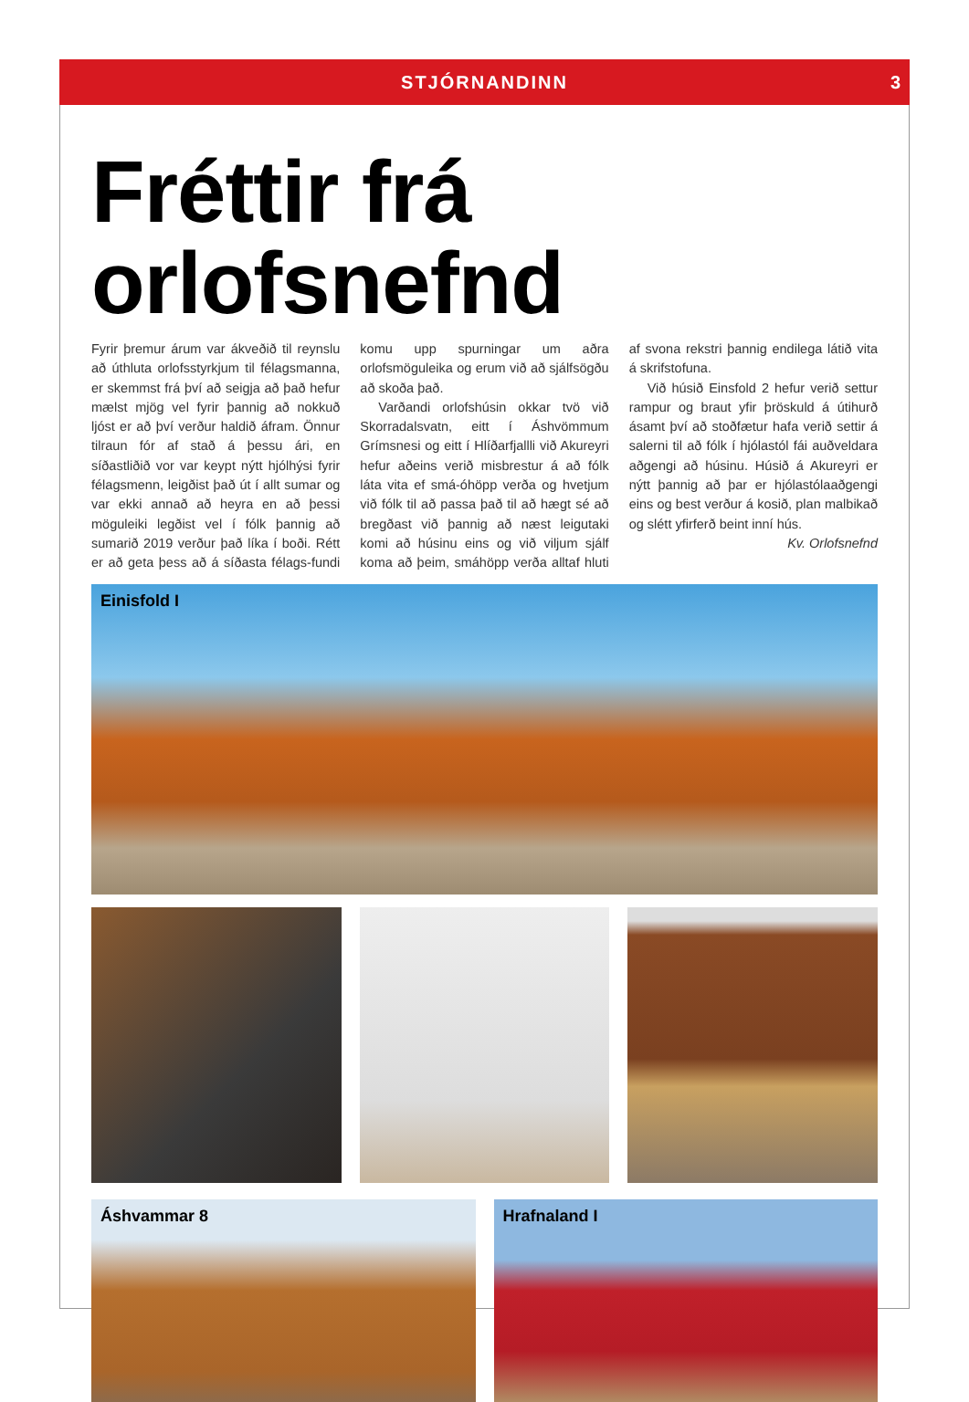STJÓRNANDINN 3
Fréttir frá orlofsnefnd
Fyrir þremur árum var ákveðið til reynslu að úthluta orlofsstyrkjum til félagsmanna, er skemmst frá því að seigja að það hefur mælst mjög vel fyrir þannig að nokkuð ljóst er að því verður haldið áfram. Önnur tilraun fór af stað á þessu ári, en síðastliðið vor var keypt nýtt hjólhýsi fyrir félagsmenn, leigðist það út í allt sumar og var ekki annað að heyra en að þessi möguleiki legðist vel í fólk þannig að sumarið 2019 verður það líka í boði. Rétt er að geta þess að á síðasta félags-fundi komu upp spurningar um aðra orlofsmöguleika og erum við að sjálfsögðu að skoða það.
Varðandi orlofshúsin okkar tvö við Skorradalsvatn, eitt í Áshvömmum Grímsnesi og eitt í Hlíðarfjallli við Akureyri hefur aðeins verið misbrestur á að fólk láta vita ef smá-óhöpp verða og hvetjum við fólk til að passa það til að hægt sé að bregðast við þannig að næst leigutaki komi að húsinu eins og við viljum sjálf koma að þeim, smáhöpp verða alltaf hluti af svona rekstri þannig endilega látið vita á skrifstofuna.
Við húsið Einsfold 2 hefur verið settur rampur og braut yfir þröskuld á útihurð ásamt því að stoðfætur hafa verið settir á salerni til að fólk í hjólastól fái auðveldara aðgengi að húsinu. Húsið á Akureyri er nýtt þannig að þar er hjólastólaaðgengi eins og best verður á kosið, plan malbikað og slétt yfirferð beint inní hús.
Kv. Orlofsnefnd
Einisfold I
Áshvammar 8
Hrafnaland I